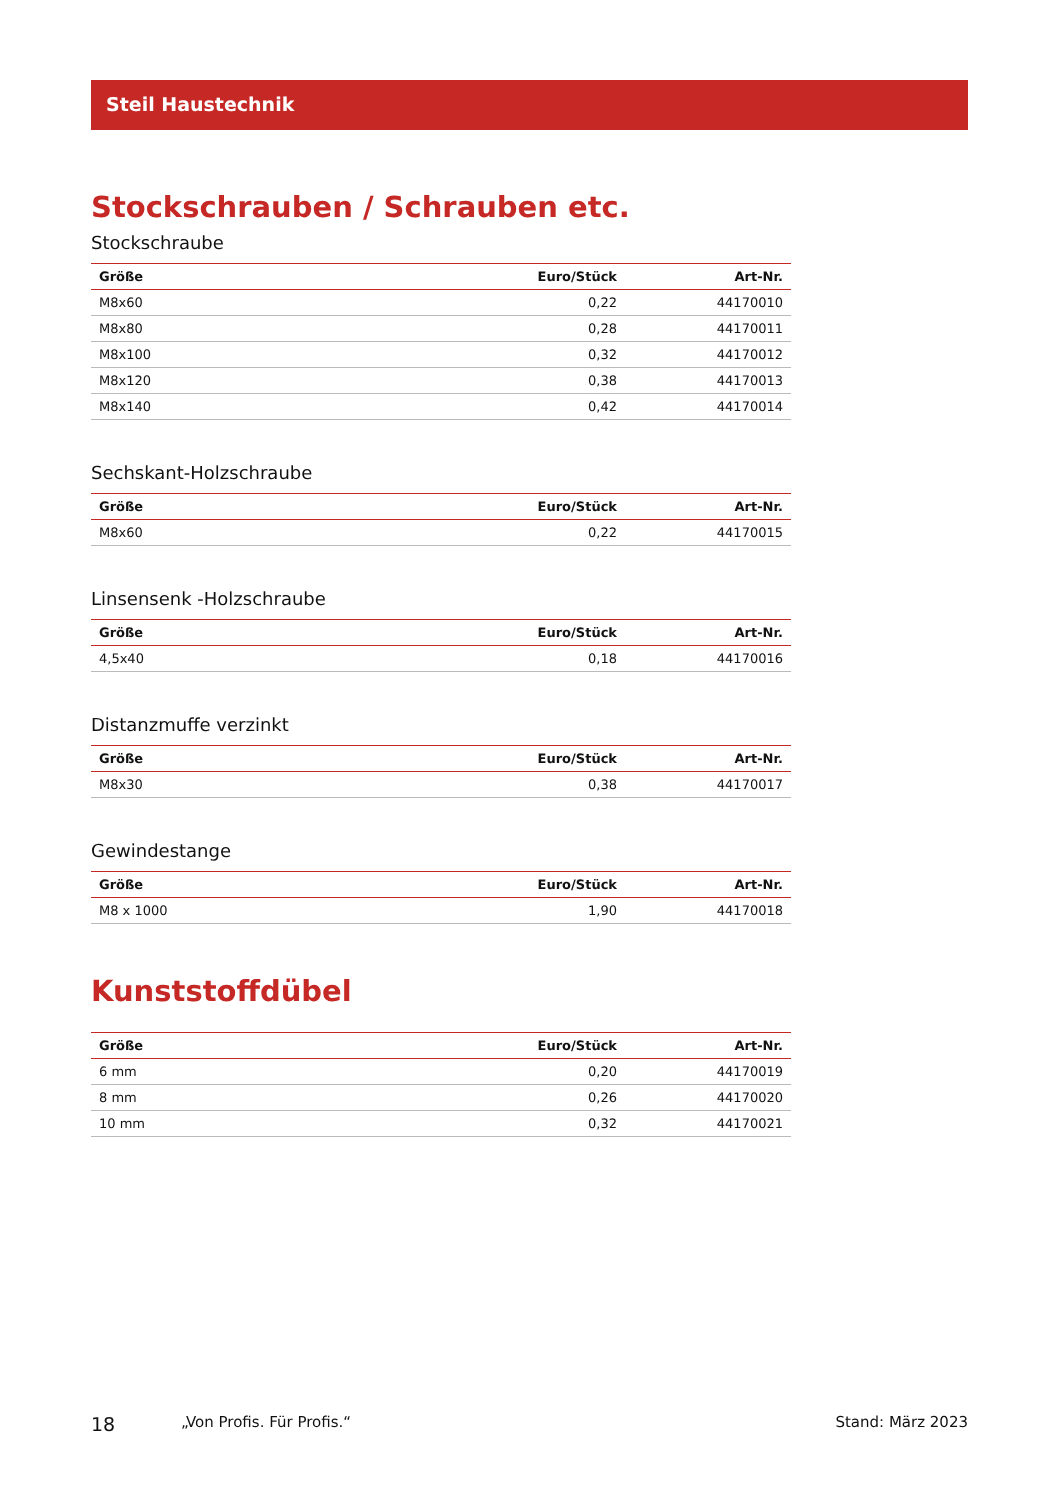Steil Haustechnik
Stockschrauben / Schrauben etc.
Stockschraube
| Größe | Euro/Stück | Art-Nr. |
| --- | --- | --- |
| M8x60 | 0,22 | 44170010 |
| M8x80 | 0,28 | 44170011 |
| M8x100 | 0,32 | 44170012 |
| M8x120 | 0,38 | 44170013 |
| M8x140 | 0,42 | 44170014 |
Sechskant-Holzschraube
| Größe | Euro/Stück | Art-Nr. |
| --- | --- | --- |
| M8x60 | 0,22 | 44170015 |
Linsensenk -Holzschraube
| Größe | Euro/Stück | Art-Nr. |
| --- | --- | --- |
| 4,5x40 | 0,18 | 44170016 |
Distanzmuffe verzinkt
| Größe | Euro/Stück | Art-Nr. |
| --- | --- | --- |
| M8x30 | 0,38 | 44170017 |
Gewindestange
| Größe | Euro/Stück | Art-Nr. |
| --- | --- | --- |
| M8 x 1000 | 1,90 | 44170018 |
Kunststoffdübel
| Größe | Euro/Stück | Art-Nr. |
| --- | --- | --- |
| 6 mm | 0,20 | 44170019 |
| 8 mm | 0,26 | 44170020 |
| 10 mm | 0,32 | 44170021 |
18 „Von Profis. Für Profis.“Stand: März 2023